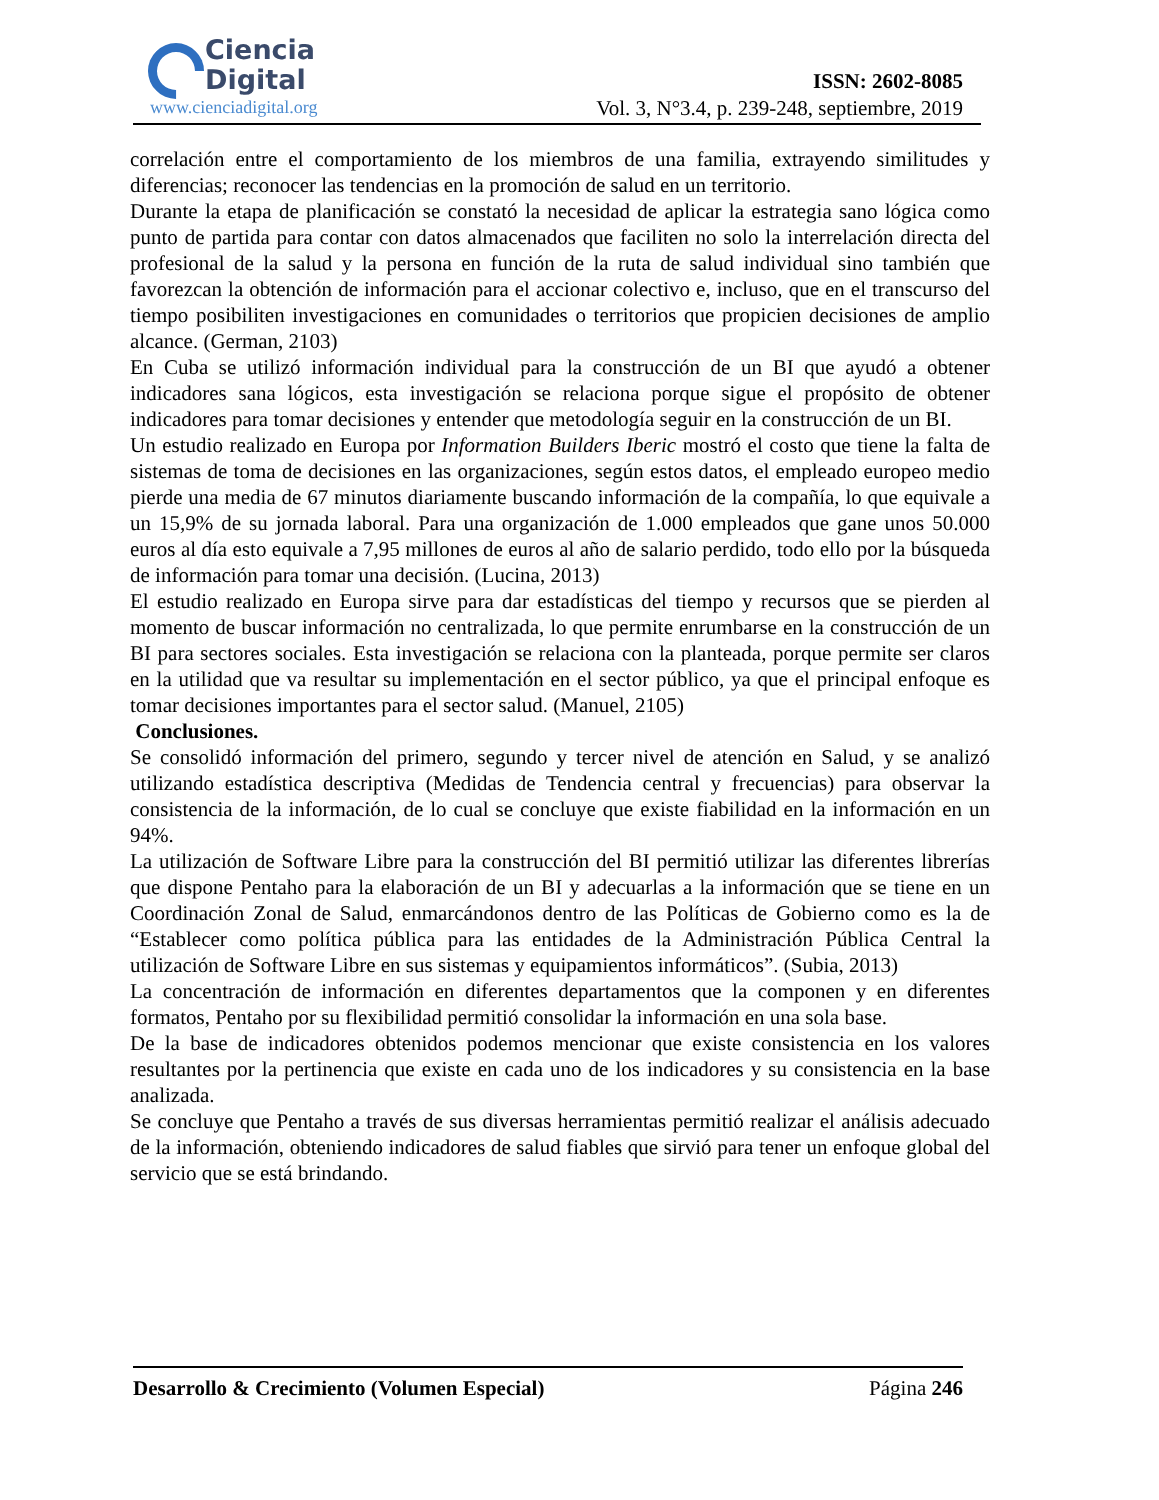Ciencia
Digital
www.cienciadigital.org
ISSN: 2602-8085
Vol. 3, N°3.4, p. 239-248, septiembre, 2019
correlación entre el comportamiento de los miembros de una familia, extrayendo similitudes y diferencias; reconocer las tendencias en la promoción de salud en un territorio.
Durante la etapa de planificación se constató la necesidad de aplicar la estrategia sano lógica como punto de partida para contar con datos almacenados que faciliten no solo la interrelación directa del profesional de la salud y la persona en función de la ruta de salud individual sino también que favorezcan la obtención de información para el accionar colectivo e, incluso, que en el transcurso del tiempo posibiliten investigaciones en comunidades o territorios que propicien decisiones de amplio alcance. (German, 2103)
En Cuba se utilizó información individual para la construcción de un BI que ayudó a obtener indicadores sana lógicos, esta investigación se relaciona porque sigue el propósito de obtener indicadores para tomar decisiones y entender que metodología seguir en la construcción de un BI.
Un estudio realizado en Europa por Information Builders Iberic mostró el costo que tiene la falta de sistemas de toma de decisiones en las organizaciones, según estos datos, el empleado europeo medio pierde una media de 67 minutos diariamente buscando información de la compañía, lo que equivale a un 15,9% de su jornada laboral. Para una organización de 1.000 empleados que gane unos 50.000 euros al día esto equivale a 7,95 millones de euros al año de salario perdido, todo ello por la búsqueda de información para tomar una decisión. (Lucina, 2013)
El estudio realizado en Europa sirve para dar estadísticas del tiempo y recursos que se pierden al momento de buscar información no centralizada, lo que permite enrumbarse en la construcción de un BI para sectores sociales. Esta investigación se relaciona con la planteada, porque permite ser claros en la utilidad que va resultar su implementación en el sector público, ya que el principal enfoque es tomar decisiones importantes para el sector salud. (Manuel, 2105)
Conclusiones.
Se consolidó información del primero, segundo y tercer nivel de atención en Salud, y se analizó utilizando estadística descriptiva (Medidas de Tendencia central y frecuencias) para observar la consistencia de la información, de lo cual se concluye que existe fiabilidad en la información en un 94%.
La utilización de Software Libre para la construcción del BI permitió utilizar las diferentes librerías que dispone Pentaho para la elaboración de un BI y adecuarlas a la información que se tiene en un Coordinación Zonal de Salud, enmarcándonos dentro de las Políticas de Gobierno como es la de “Establecer como política pública para las entidades de la Administración Pública Central la utilización de Software Libre en sus sistemas y equipamientos informáticos”. (Subia, 2013)
La concentración de información en diferentes departamentos que la componen y en diferentes formatos, Pentaho por su flexibilidad permitió consolidar la información en una sola base.
De la base de indicadores obtenidos podemos mencionar que existe consistencia en los valores resultantes por la pertinencia que existe en cada uno de los indicadores y su consistencia en la base analizada.
Se concluye que Pentaho a través de sus diversas herramientas permitió realizar el análisis adecuado de la información, obteniendo indicadores de salud fiables que sirvió para tener un enfoque global del servicio que se está brindando.
Desarrollo & Crecimiento (Volumen Especial) Página 246